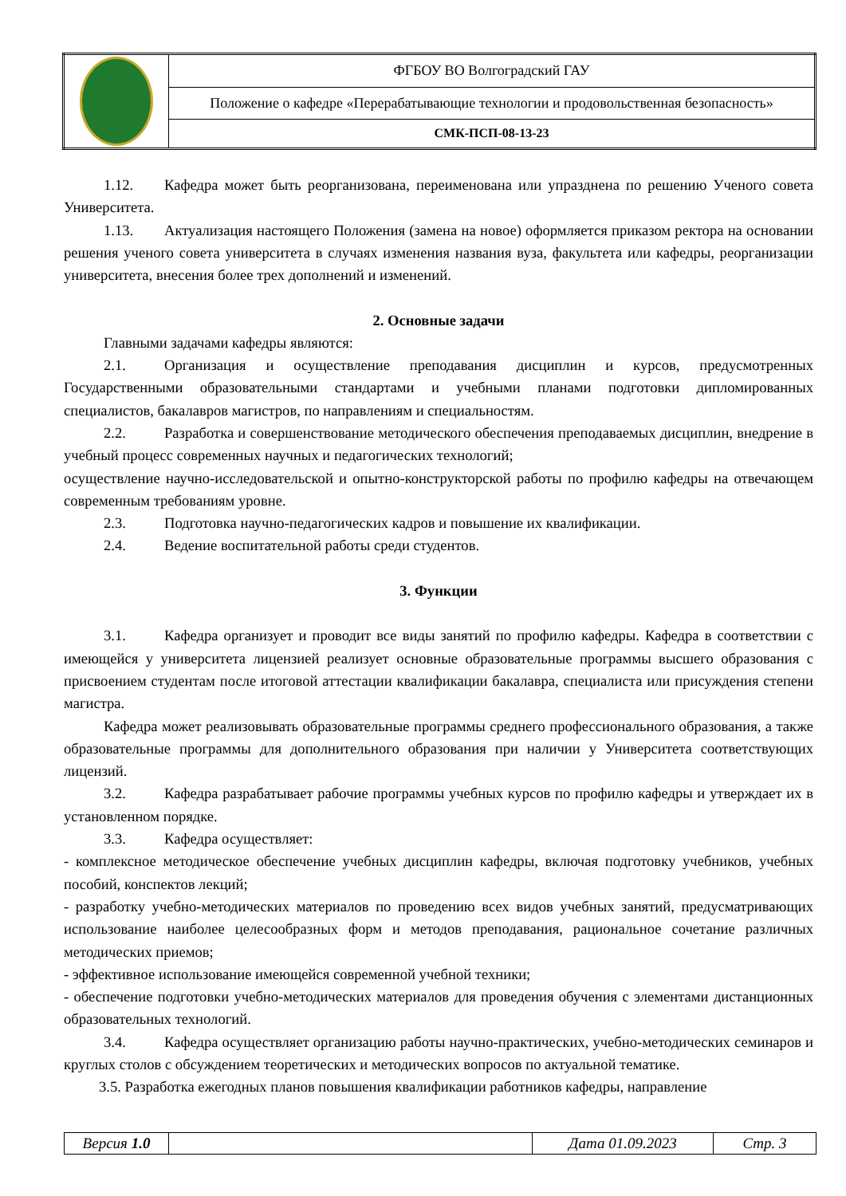| | ФГБОУ ВО Волгоградский ГАУ |
| | Положение о кафедре «Перерабатывающие технологии и продовольственная безопасность» |
| | СМК-ПСП-08-13-23 |
1.12. Кафедра может быть реорганизована, переименована или упразднена по решению Ученого совета Университета.
1.13. Актуализация настоящего Положения (замена на новое) оформляется приказом ректора на основании решения ученого совета университета в случаях изменения названия вуза, факультета или кафедры, реорганизации университета, внесения более трех дополнений и изменений.
2. Основные задачи
Главными задачами кафедры являются:
2.1. Организация и осуществление преподавания дисциплин и курсов, предусмотренных Государственными образовательными стандартами и учебными планами подготовки дипломированных специалистов, бакалавров магистров, по направлениям и специальностям.
2.2. Разработка и совершенствование методического обеспечения преподаваемых дисциплин, внедрение в учебный процесс современных научных и педагогических технологий;
осуществление научно-исследовательской и опытно-конструкторской работы по профилю кафедры на отвечающем современным требованиям уровне.
2.3. Подготовка научно-педагогических кадров и повышение их квалификации.
2.4. Ведение воспитательной работы среди студентов.
3. Функции
3.1. Кафедра организует и проводит все виды занятий по профилю кафедры. Кафедра в соответствии с имеющейся у университета лицензией реализует основные образовательные программы высшего образования с присвоением студентам после итоговой аттестации квалификации бакалавра, специалиста или присуждения степени магистра.
Кафедра может реализовывать образовательные программы среднего профессионального образования, а также образовательные программы для дополнительного образования при наличии у Университета соответствующих лицензий.
3.2. Кафедра разрабатывает рабочие программы учебных курсов по профилю кафедры и утверждает их в установленном порядке.
3.3. Кафедра осуществляет:
- комплексное методическое обеспечение учебных дисциплин кафедры, включая подготовку учебников, учебных пособий, конспектов лекций;
- разработку учебно-методических материалов по проведению всех видов учебных занятий, предусматривающих использование наиболее целесообразных форм и методов преподавания, рациональное сочетание различных методических приемов;
- эффективное использование имеющейся современной учебной техники;
- обеспечение подготовки учебно-методических материалов для проведения обучения с элементами дистанционных образовательных технологий.
3.4. Кафедра осуществляет организацию работы научно-практических, учебно-методических семинаров и круглых столов с обсуждением теоретических и методических вопросов по актуальной тематике.
3.5. Разработка ежегодных планов повышения квалификации работников кафедры, направление
| Версия 1.0 | | Дата 01.09.2023 | Стр. 3 |